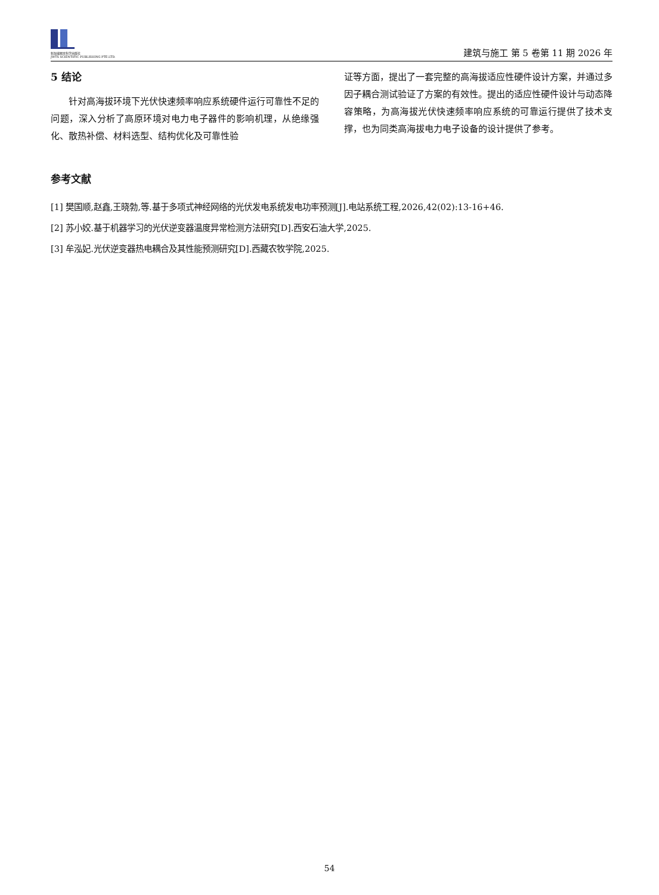新加坡图文科学出版社
JWTS SCIENTIFIC PUBLISHING PTE.LTD.
建筑与施工 第 5 卷第 11 期 2026 年
5 结论
针对高海拔环境下光伏快速频率响应系统硬件运行可靠性不足的问题，深入分析了高原环境对电力电子器件的影响机理，从绝缘强化、散热补偿、材料选型、结构优化及可靠性验
证等方面，提出了一套完整的高海拔适应性硬件设计方案，并通过多因子耦合测试验证了方案的有效性。提出的适应性硬件设计与动态降容策略，为高海拔光伏快速频率响应系统的可靠运行提供了技术支撑，也为同类高海拔电力电子设备的设计提供了参考。
参考文献
[1] 樊国顺,赵鑫,王晓勃,等.基于多项式神经网络的光伏发电系统发电功率预测[J].电站系统工程,2026,42(02):13-16+46.
[2] 苏小姣.基于机器学习的光伏逆变器温度异常检测方法研究[D].西安石油大学,2025.
[3] 牟泓妃.光伏逆变器热电耦合及其性能预测研究[D].西藏农牧学院,2025.
54